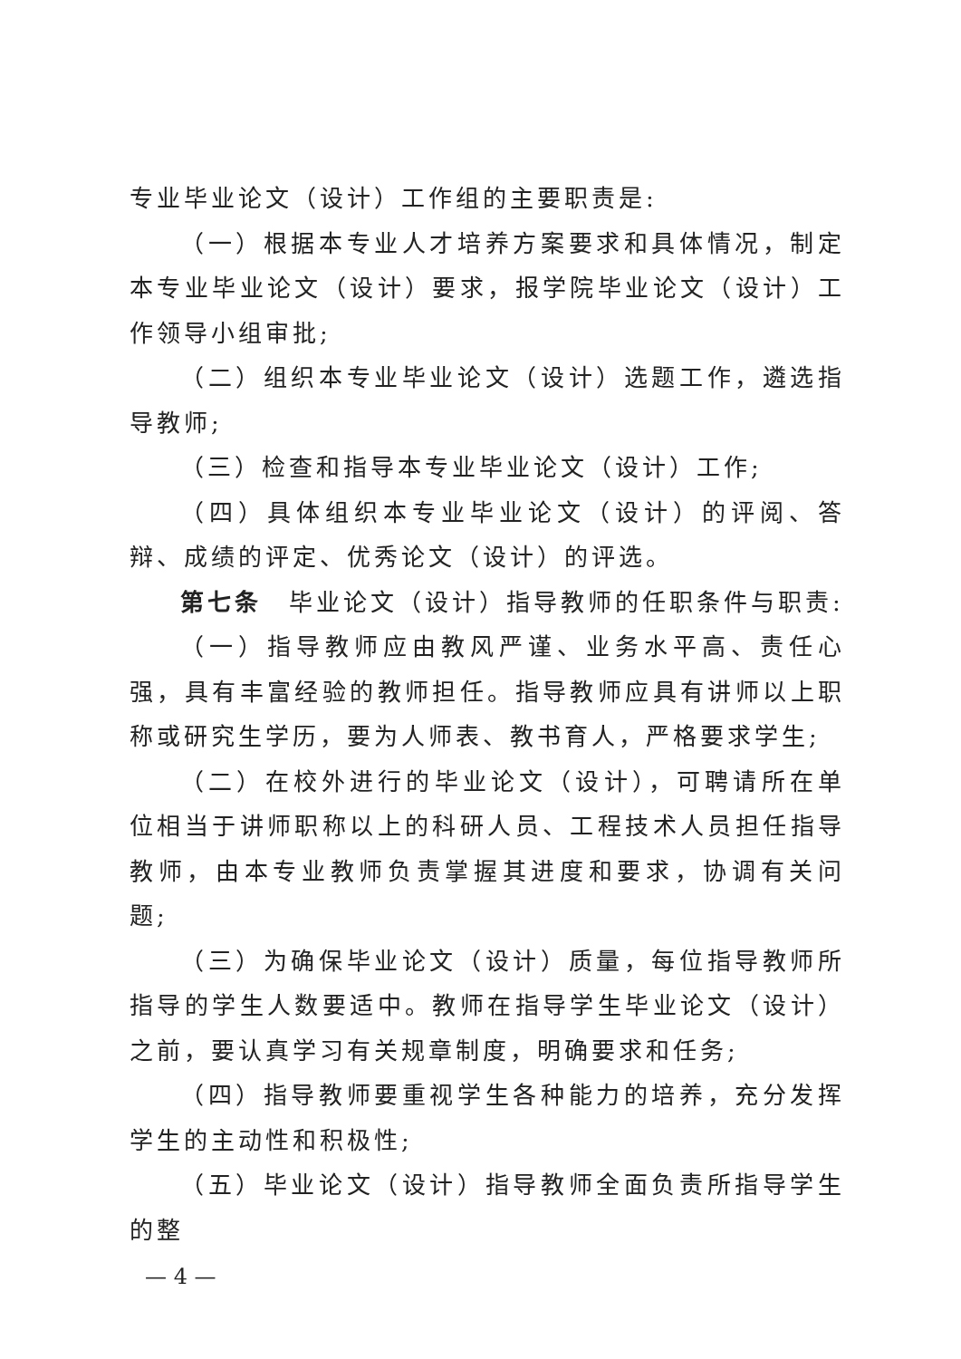专业毕业论文（设计）工作组的主要职责是:
（一）根据本专业人才培养方案要求和具体情况，制定本专业毕业论文（设计）要求，报学院毕业论文（设计）工作领导小组审批;
（二）组织本专业毕业论文（设计）选题工作，遴选指导教师;
（三）检查和指导本专业毕业论文（设计）工作;
（四）具体组织本专业毕业论文（设计）的评阅、答辩、成绩的评定、优秀论文（设计）的评选。
第七条　毕业论文（设计）指导教师的任职条件与职责:
（一）指导教师应由教风严谨、业务水平高、责任心强，具有丰富经验的教师担任。指导教师应具有讲师以上职称或研究生学历，要为人师表、教书育人，严格要求学生;
（二）在校外进行的毕业论文（设计），可聘请所在单位相当于讲师职称以上的科研人员、工程技术人员担任指导教师，由本专业教师负责掌握其进度和要求，协调有关问题;
（三）为确保毕业论文（设计）质量，每位指导教师所指导的学生人数要适中。教师在指导学生毕业论文（设计）之前，要认真学习有关规章制度，明确要求和任务;
（四）指导教师要重视学生各种能力的培养，充分发挥学生的主动性和积极性;
（五）毕业论文（设计）指导教师全面负责所指导学生的整
— 4 —